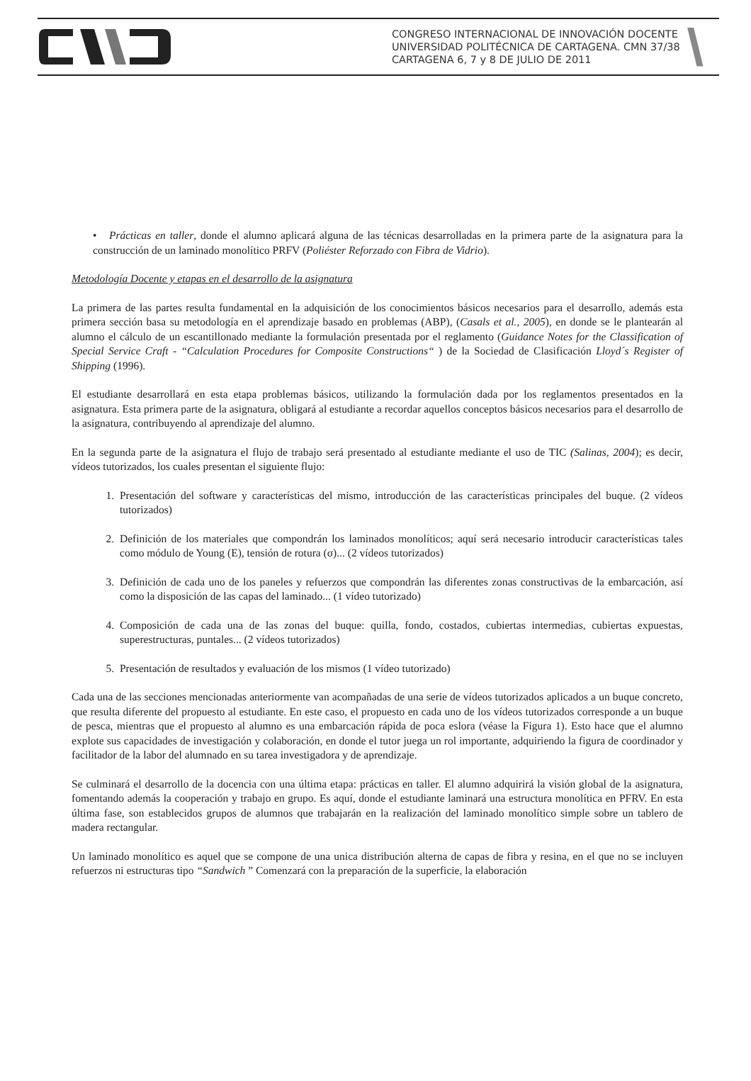CONGRESO INTERNACIONAL DE INNOVACIÓN DOCENTE
UNIVERSIDAD POLITÉCNICA DE CARTAGENA. CMN 37/38
CARTAGENA 6, 7 y 8 DE JULIO DE 2011
• Prácticas en taller, donde el alumno aplicará alguna de las técnicas desarrolladas en la primera parte de la asignatura para la construcción de un laminado monolítico PRFV (Poliéster Reforzado con Fibra de Vidrio).
Metodología Docente y etapas en el desarrollo de la asignatura
La primera de las partes resulta fundamental en la adquisición de los conocimientos básicos necesarios para el desarrollo, además esta primera sección basa su metodología en el aprendizaje basado en problemas (ABP), (Casals et al., 2005), en donde se le plantearán al alumno el cálculo de un escantillonado mediante la formulación presentada por el reglamento (Guidance Notes for the Classification of Special Service Craft - “Calculation Procedures for Composite Constructions“ ) de la Sociedad de Clasificación Lloyd´s Register of Shipping (1996).
El estudiante desarrollará en esta etapa problemas básicos, utilizando la formulación dada por los reglamentos presentados en la asignatura. Esta primera parte de la asignatura, obligará al estudiante a recordar aquellos conceptos básicos necesarios para el desarrollo de la asignatura, contribuyendo al aprendizaje del alumno.
En la segunda parte de la asignatura el flujo de trabajo será presentado al estudiante mediante el uso de TIC (Salinas, 2004); es decir, vídeos tutorizados, los cuales presentan el siguiente flujo:
1. Presentación del software y características del mismo, introducción de las características principales del buque. (2 vídeos tutorizados)
2. Definición de los materiales que compondrán los laminados monolíticos; aquí será necesario introducir características tales como módulo de Young (E), tensión de rotura (σ)... (2 vídeos tutorizados)
3. Definición de cada uno de los paneles y refuerzos que compondrán las diferentes zonas constructivas de la embarcación, así como la disposición de las capas del laminado... (1 vídeo tutorizado)
4. Composición de cada una de las zonas del buque: quilla, fondo, costados, cubiertas intermedias, cubiertas expuestas, superestructuras, puntales... (2 vídeos tutorizados)
5. Presentación de resultados y evaluación de los mismos (1 vídeo tutorizado)
Cada una de las secciones mencionadas anteriormente van acompañadas de una serie de vídeos tutorizados aplicados a un buque concreto, que resulta diferente del propuesto al estudiante. En este caso, el propuesto en cada uno de los vídeos tutorizados corresponde a un buque de pesca, mientras que el propuesto al alumno es una embarcación rápida de poca eslora (véase la Figura 1). Esto hace que el alumno explote sus capacidades de investigación y colaboración, en donde el tutor juega un rol importante, adquiriendo la figura de coordinador y facilitador de la labor del alumnado en su tarea investigadora y de aprendizaje.
Se culminará el desarrollo de la docencia con una última etapa: prácticas en taller. El alumno adquirirá la visión global de la asignatura, fomentando además la cooperación y trabajo en grupo. Es aquí, donde el estudiante laminará una estructura monolítica en PFRV. En esta última fase, son establecidos grupos de alumnos que trabajarán en la realización del laminado monolítico simple sobre un tablero de madera rectangular.
Un laminado monolítico es aquel que se compone de una unica distribución alterna de capas de fibra y resina, en el que no se incluyen refuerzos ni estructuras tipo “Sandwich ” Comenzará con la preparación de la superficie, la elaboración